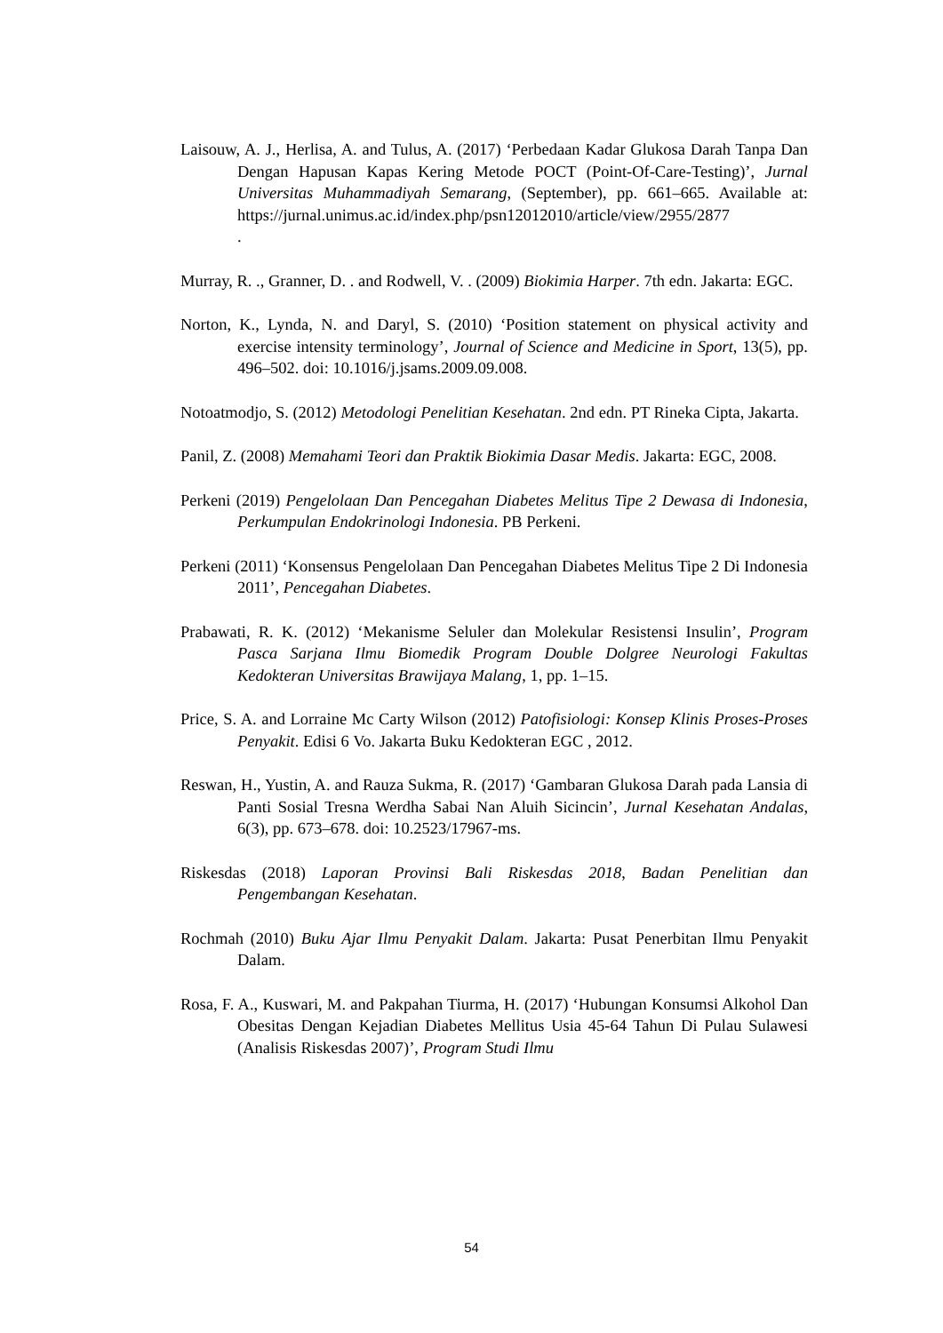Laisouw, A. J., Herlisa, A. and Tulus, A. (2017) ‘Perbedaan Kadar Glukosa Darah Tanpa Dan Dengan Hapusan Kapas Kering Metode POCT (Point-Of-Care-Testing)’, Jurnal Universitas Muhammadiyah Semarang, (September), pp. 661–665. Available at: https://jurnal.unimus.ac.id/index.php/psn12012010/article/view/2955/2877
.
Murray, R. ., Granner, D. . and Rodwell, V. . (2009) Biokimia Harper. 7th edn. Jakarta: EGC.
Norton, K., Lynda, N. and Daryl, S. (2010) ‘Position statement on physical activity and exercise intensity terminology’, Journal of Science and Medicine in Sport, 13(5), pp. 496–502. doi: 10.1016/j.jsams.2009.09.008.
Notoatmodjo, S. (2012) Metodologi Penelitian Kesehatan. 2nd edn. PT Rineka Cipta, Jakarta.
Panil, Z. (2008) Memahami Teori dan Praktik Biokimia Dasar Medis. Jakarta: EGC, 2008.
Perkeni (2019) Pengelolaan Dan Pencegahan Diabetes Melitus Tipe 2 Dewasa di Indonesia, Perkumpulan Endokrinologi Indonesia. PB Perkeni.
Perkeni (2011) ‘Konsensus Pengelolaan Dan Pencegahan Diabetes Melitus Tipe 2 Di Indonesia 2011’, Pencegahan Diabetes.
Prabawati, R. K. (2012) ‘Mekanisme Seluler dan Molekular Resistensi Insulin’, Program Pasca Sarjana Ilmu Biomedik Program Double Dolgree Neurologi Fakultas Kedokteran Universitas Brawijaya Malang, 1, pp. 1–15.
Price, S. A. and Lorraine Mc Carty Wilson (2012) Patofisiologi: Konsep Klinis Proses-Proses Penyakit. Edisi 6 Vo. Jakarta Buku Kedokteran EGC , 2012.
Reswan, H., Yustin, A. and Rauza Sukma, R. (2017) ‘Gambaran Glukosa Darah pada Lansia di Panti Sosial Tresna Werdha Sabai Nan Aluih Sicincin’, Jurnal Kesehatan Andalas, 6(3), pp. 673–678. doi: 10.2523/17967-ms.
Riskesdas (2018) Laporan Provinsi Bali Riskesdas 2018, Badan Penelitian dan Pengembangan Kesehatan.
Rochmah (2010) Buku Ajar Ilmu Penyakit Dalam. Jakarta: Pusat Penerbitan Ilmu Penyakit Dalam.
Rosa, F. A., Kuswari, M. and Pakpahan Tiurma, H. (2017) ‘Hubungan Konsumsi Alkohol Dan Obesitas Dengan Kejadian Diabetes Mellitus Usia 45-64 Tahun Di Pulau Sulawesi (Analisis Riskesdas 2007)’, Program Studi Ilmu
54